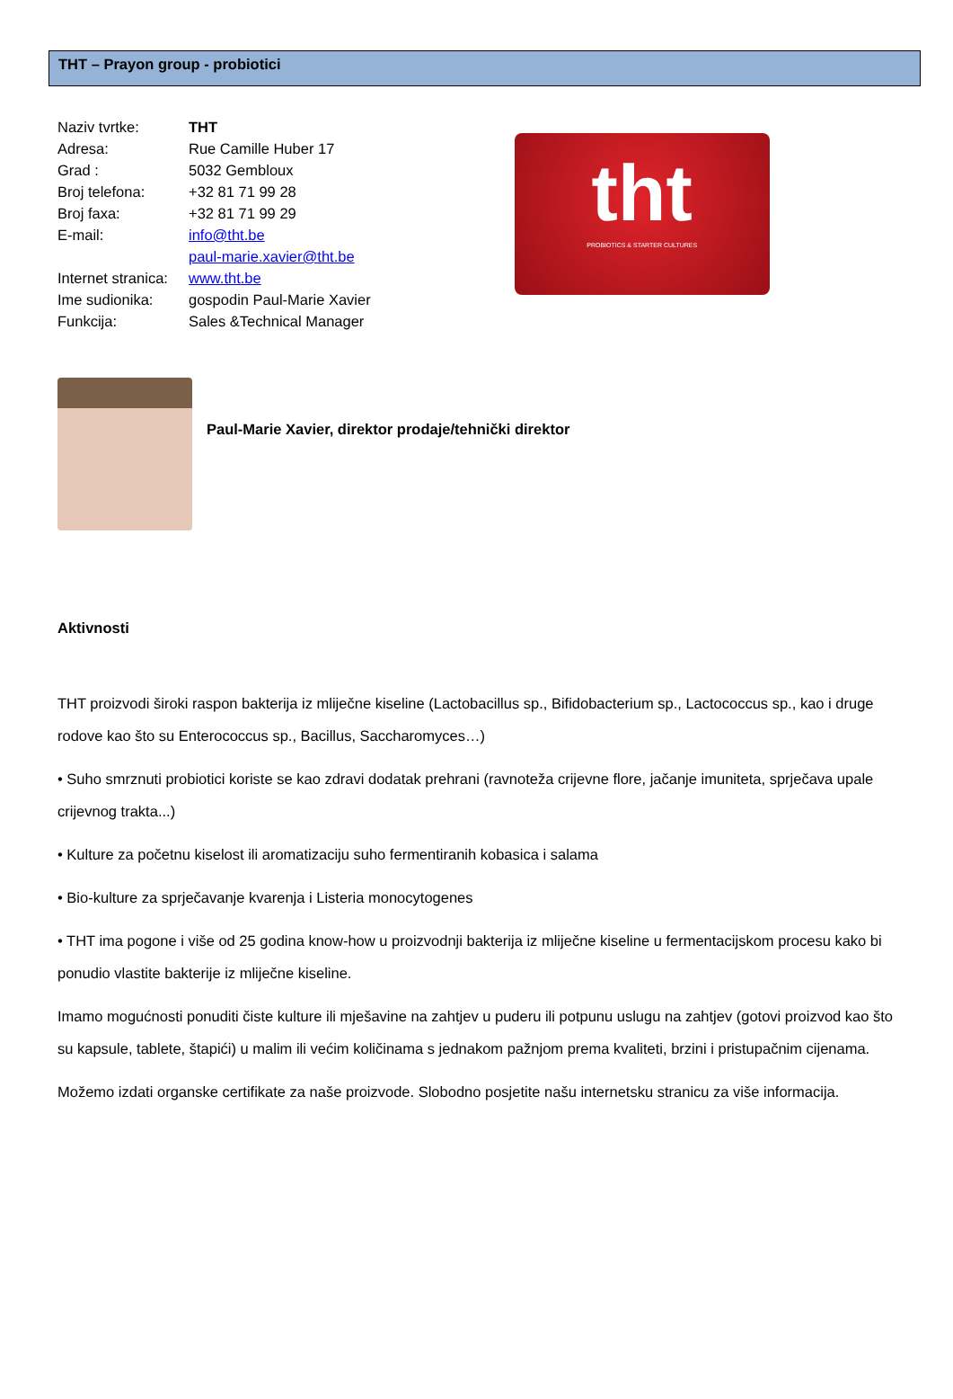THT – Prayon group - probiotici
| Naziv tvrtke: | THT |
| Adresa: | Rue Camille Huber 17 |
| Grad : | 5032 Gembloux |
| Broj telefona: | +32 81 71 99 28 |
| Broj faxa: | +32 81 71 99 29 |
| E-mail: | info@tht.be |
| | paul-marie.xavier@tht.be |
| Internet stranica: | www.tht.be |
| Ime sudionika: | gospodin Paul-Marie Xavier |
| Funkcija: | Sales &Technical Manager |
tht
PROBIOTICS & STARTER CULTURES
Paul-Marie Xavier, direktor prodaje/tehnički direktor
Aktivnosti
THT proizvodi široki raspon bakterija iz mliječne kiseline (Lactobacillus sp., Bifidobacterium sp., Lactococcus sp., kao i druge rodove kao što su Enterococcus sp., Bacillus, Saccharomyces…)
• Suho smrznuti probiotici koriste se kao zdravi dodatak prehrani (ravnoteža crijevne flore, jačanje imuniteta, sprječava upale crijevnog trakta...)
• Kulture za početnu kiselost ili aromatizaciju suho fermentiranih kobasica i salama
• Bio-kulture za sprječavanje kvarenja i Listeria monocytogenes
• THT ima pogone i više od 25 godina know-how u proizvodnji bakterija iz mliječne kiseline u fermentacijskom procesu kako bi ponudio vlastite bakterije iz mliječne kiseline.
Imamo mogućnosti ponuditi čiste kulture ili mješavine na zahtjev u puderu ili potpunu uslugu na zahtjev (gotovi proizvod kao što su kapsule, tablete, štapići) u malim ili većim količinama s jednakom pažnjom prema kvaliteti, brzini i pristupačnim cijenama.
Možemo izdati organske certifikate za naše proizvode. Slobodno posjetite našu internetsku stranicu za više informacija.